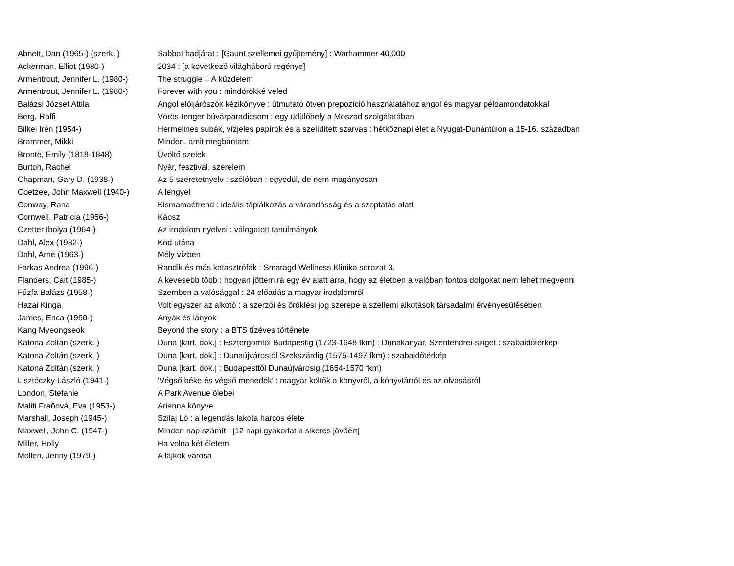| Abnett, Dan (1965-) (szerk. ) | Sabbat hadjárat : [Gaunt szellemei gyűjtemény] : Warhammer 40,000 |
| Ackerman, Elliot (1980-) | 2034 : [a következő világháború regénye] |
| Armentrout, Jennifer L. (1980-) | The struggle = A küzdelem |
| Armentrout, Jennifer L. (1980-) | Forever with you : mindörökké veled |
| Balázsi József Attila | Angol elöljárószók kézikönyve : útmutató ötven prepozíció használatához angol és magyar példamondatokkal |
| Berg, Raffi | Vörös-tenger búvárparadicsom : egy üdülőhely a Moszad szolgálatában |
| Bilkei Irén (1954-) | Hermelines subák, vízjeles papírok és a szelídített szarvas : hétköznapi élet a Nyugat-Dunántúlon a 15-16. században |
| Brammer, Mikki | Minden, amit megbántam |
| Brontë, Emily (1818-1848) | Üvöltő szelek |
| Burton, Rachel | Nyár, fesztivál, szerelem |
| Chapman, Gary D. (1938-) | Az 5 szeretetnyelv : szólóban : egyedül, de nem magányosan |
| Coetzee, John Maxwell (1940-) | A lengyel |
| Conway, Rana | Kismamaétrend : ideális táplálkozás a várandósság és a szoptatás alatt |
| Cornwell, Patricia (1956-) | Káosz |
| Czetter Ibolya (1964-) | Az irodalom nyelvei : válogatott tanulmányok |
| Dahl, Alex (1982-) | Köd utána |
| Dahl, Arne (1963-) | Mély vízben |
| Farkas Andrea (1996-) | Randik és más katasztrófák : Smaragd Wellness Klinika sorozat 3. |
| Flanders, Cait (1985-) | A kevesebb több : hogyan jöttem rá egy év alatt arra, hogy az életben a valóban fontos dolgokat nem lehet megvenni |
| Fűzfa Balázs (1958-) | Szemben a valósággal : 24 előadás a magyar irodalomról |
| Hazai Kinga | Volt egyszer az alkotó : a szerzői és öröklési jog szerepe a szellemi alkotások társadalmi érvényesülésében |
| James, Erica (1960-) | Anyák és lányok |
| Kang Myeongseok | Beyond the story : a BTS tízéves története |
| Katona Zoltán (szerk. ) | Duna [kart. dok.] : Esztergomtól Budapestig (1723-1648 fkm) : Dunakanyar, Szentendrei-sziget : szabaidőtérkép |
| Katona Zoltán (szerk. ) | Duna [kart. dok.] : Dunaújvárostól Szekszárdig (1575-1497 fkm) : szabaidőtérkép |
| Katona Zoltán (szerk. ) | Duna [kart. dok.] : Budapesttől Dunaújvárosig (1654-1570 fkm) |
| Lisztóczky László (1941-) | 'Végső béke és végső menedék' : magyar költők a könyvről, a könyvtárról és az olvasásról |
| London, Stefanie | A Park Avenue ölebei |
| Maliti Fraňová, Eva (1953-) | Arianna könyve |
| Marshall, Joseph (1945-) | Szilaj Ló : a legendás lakota harcos élete |
| Maxwell, John C. (1947-) | Minden nap számít : [12 napi gyakorlat a sikeres jövőért] |
| Miller, Holly | Ha volna két életem |
| Mollen, Jenny (1979-) | A lájkok városa |